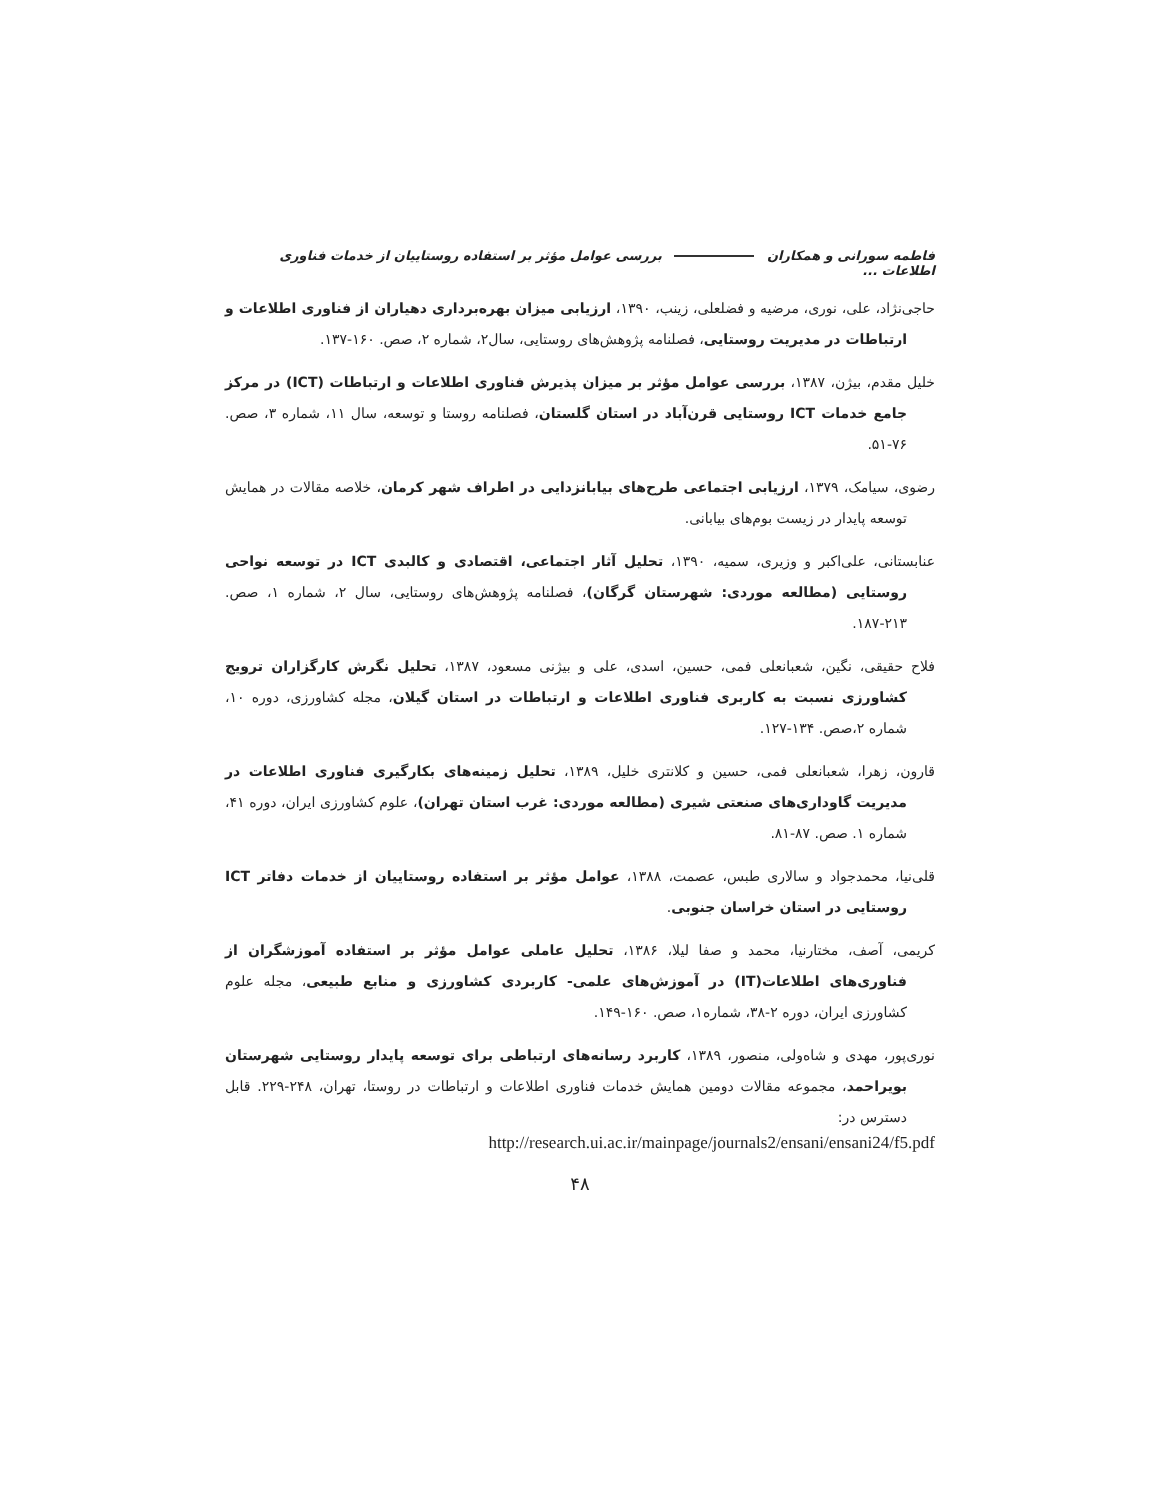فاطمه سورانی و همکاران بررسی عوامل مؤثر بر استفاده روستاییان از خدمات فناوری اطلاعات ...
حاجی‌نژاد، علی، نوری، مرضیه و فضلعلی، زینب، ۱۳۹۰، ارزیابی میزان بهره‌برداری دهیاران از فناوری اطلاعات و ارتباطات در مدیریت روستایی، فصلنامه پژوهش‌های روستایی، سال۲، شماره ۲، صص. ۱۶۰-۱۳۷.
خلیل مقدم، بیژن، ۱۳۸۷، بررسی عوامل مؤثر بر میزان پذیرش فناوری اطلاعات و ارتباطات (ICT) در مرکز جامع خدمات ICT روستایی قرن‌آباد در استان گلستان، فصلنامه روستا و توسعه، سال ۱۱، شماره ۳، صص. ۷۶-۵۱.
رضوی، سیامک، ۱۳۷۹، ارزیابی اجتماعی طرح‌های بیابانزدایی در اطراف شهر کرمان، خلاصه مقالات در همایش توسعه پایدار در زیست بوم‌های بیابانی.
عنابستانی، علی‌اکبر و وزیری، سمیه، ۱۳۹۰، تحلیل آثار اجتماعی، اقتصادی و کالبدی ICT در توسعه نواحی روستایی (مطالعه موردی: شهرستان گرگان)، فصلنامه پژوهش‌های روستایی، سال ۲، شماره ۱، صص. ۲۱۳-۱۸۷.
فلاح حقیقی، نگین، شعبانعلی فمی، حسین، اسدی، علی و بیژنی مسعود، ۱۳۸۷، تحلیل نگرش کارگزاران ترویج کشاورزی نسبت به کاربری فناوری اطلاعات و ارتباطات در استان گیلان، مجله کشاورزی، دوره ۱۰، شماره ۲،صص. ۱۳۴-۱۲۷.
قارون، زهرا، شعبانعلی فمی، حسین و کلانتری خلیل، ۱۳۸۹، تحلیل زمینه‌های بکارگیری فناوری اطلاعات در مدیریت گاوداری‌های صنعتی شیری (مطالعه موردی: غرب استان تهران)، علوم کشاورزی ایران، دوره ۴۱، شماره ۱. صص. ۸۷-۸۱.
قلی‌نیا، محمدجواد و سالاری طبس، عصمت، ۱۳۸۸، عوامل مؤثر بر استفاده روستاییان از خدمات دفاتر ICT روستایی در استان خراسان جنوبی.
کریمی، آصف، مختارنیا، محمد و صفا لیلا، ۱۳۸۶، تحلیل عاملی عوامل مؤثر بر استفاده آموزشگران از فناوری‌های اطلاعات(IT) در آموزش‌های علمی- کاربردی کشاورزی و منابع طبیعی، مجله علوم کشاورزی ایران، دوره ۲-۳۸، شماره۱، صص. ۱۶۰-۱۴۹.
نوری‌پور، مهدی و شاه‌ولی، منصور، ۱۳۸۹، کاربرد رسانه‌های ارتباطی برای توسعه پایدار روستایی شهرستان بویراحمد، مجموعه مقالات دومین همایش خدمات فناوری اطلاعات و ارتباطات در روستا، تهران، ۲۴۸-۲۲۹. قابل دسترس در:
http://research.ui.ac.ir/mainpage/journals2/ensani/ensani24/f5.pdf
۴۸